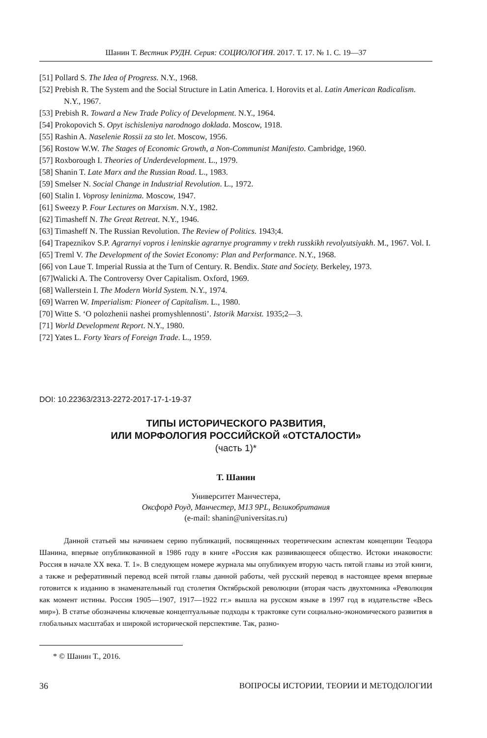Шанин Т. Вестник РУДН. Серия: СОЦИОЛОГИЯ. 2017. Т. 17. № 1. С. 19—37
[51] Pollard S. The Idea of Progress. N.Y., 1968.
[52] Prebish R. The System and the Social Structure in Latin America. I. Horovits et al. Latin American Radicalism. N.Y., 1967.
[53] Prebish R. Toward a New Trade Policy of Development. N.Y., 1964.
[54] Prokopovich S. Opyt ischisleniya narodnogo doklada. Moscow, 1918.
[55] Rashin A. Naselenie Rossii za sto let. Moscow, 1956.
[56] Rostow W.W. The Stages of Economic Growth, a Non-Communist Manifesto. Cambridge, 1960.
[57] Roxborough I. Theories of Underdevelopment. L., 1979.
[58] Shanin T. Late Marx and the Russian Road. L., 1983.
[59] Smelser N. Social Change in Industrial Revolution. L., 1972.
[60] Stalin I. Voprosy leninizma. Moscow, 1947.
[61] Sweezy P. Four Lectures on Marxism. N.Y., 1982.
[62] Timasheff N. The Great Retreat. N.Y., 1946.
[63] Timasheff N. The Russian Revolution. The Review of Politics. 1943;4.
[64] Trapeznikov S.P. Agrarnyi vopros i leninskie agrarnye programmy v trekh russkikh revolyutsiyakh. M., 1967. Vol. I.
[65] Treml V. The Development of the Soviet Economy: Plan and Performance. N.Y., 1968.
[66] von Laue T. Imperial Russia at the Turn of Century. R. Bendix. State and Society. Berkeley, 1973.
[67]Walicki A. The Controversy Over Capitalism. Oxford, 1969.
[68] Wallerstein I. The Modern World System. N.Y., 1974.
[69] Warren W. Imperialism: Pioneer of Capitalism. L., 1980.
[70] Witte S. ‘O polozhenii nashei promyshlennosti’. Istorik Marxist. 1935;2—3.
[71] World Development Report. N.Y., 1980.
[72] Yates L. Forty Years of Foreign Trade. L., 1959.
DOI: 10.22363/2313-2272-2017-17-1-19-37
ТИПЫ ИСТОРИЧЕСКОГО РАЗВИТИЯ,
ИЛИ МОРФОЛОГИЯ РОССИЙСКОЙ «ОТСТАЛОСТИ»
(часть 1)*
Т. Шанин
Университет Манчестера,
Оксфорд Роуд, Манчестер, M13 9PL, Великобритания
(e-mail: shanin@universitas.ru)
Данной статьей мы начинаем серию публикаций, посвященных теоретическим аспектам концепции Теодора Шанина, впервые опубликованной в 1986 году в книге «Россия как развивающееся общество. Истоки инаковости: Россия в начале XX века. Т. 1». В следующем номере журнала мы опубликуем вторую часть пятой главы из этой книги, а также и реферативный перевод всей пятой главы данной работы, чей русский перевод в настоящее время впервые готовится к изданию в знаменательный год столетия Октябрьской революции (вторая часть двухтомника «Революция как момент истины. Россия 1905—1907, 1917—1922 гг.» вышла на русском языке в 1997 год в издательстве «Весь мир»). В статье обозначены ключевые концептуальные подходы к трактовке сути социально-экономического развития в глобальных масштабах и широкой исторической перспективе. Так, разно-
* © Шанин Т., 2016.
36
ВОПРОСЫ ИСТОРИИ, ТЕОРИИ И МЕТОДОЛОГИИ